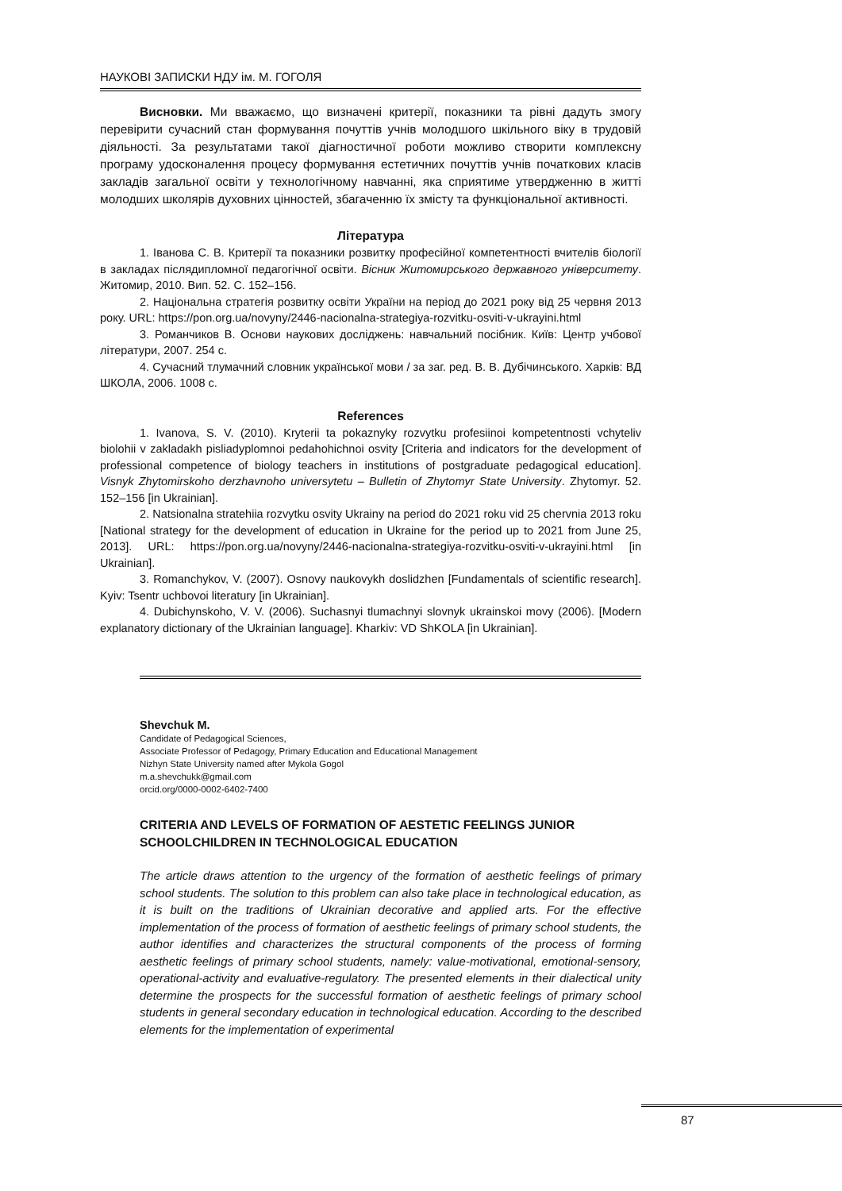НАУКОВІ ЗАПИСКИ НДУ ім. М. ГОГОЛЯ
Висновки. Ми вважаємо, що визначені критерії, показники та рівні дадуть змогу перевірити сучасний стан формування почуттів учнів молодшого шкільного віку в трудовій діяльності. За результатами такої діагностичної роботи можливо створити комплексну програму удосконалення процесу формування естетичних почуттів учнів початкових класів закладів загальної освіти у технологічному навчанні, яка сприятиме утвердженню в житті молодших школярів духовних цінностей, збагаченню їх змісту та функціональної активності.
Література
1. Іванова С. В. Критерії та показники розвитку професійної компетентності вчителів біології в закладах післядипломної педагогічної освіти. Вісник Житомирського державного університету. Житомир, 2010. Вип. 52. С. 152–156.
2. Національна стратегія розвитку освіти України на період до 2021 року від 25 червня 2013 року. URL: https://pon.org.ua/novyny/2446-nacionalna-strategiya-rozvitku-osviti-v-ukrayini.html
3. Романчиков В. Основи наукових досліджень: навчальний посібник. Київ: Центр учбової літератури, 2007. 254 с.
4. Сучасний тлумачний словник української мови / за заг. ред. В. В. Дубічинського. Харків: ВД ШКОЛА, 2006. 1008 с.
References
1. Ivanova, S. V. (2010). Kryterii ta pokaznyky rozvytku profesiinoi kompetentnosti vchyteliv biolohii v zakladakh pisliadyplomnoi pedahohichnoi osvity [Criteria and indicators for the development of professional competence of biology teachers in institutions of postgraduate pedagogical education]. Visnyk Zhytomirskoho derzhavnoho universytetu – Bulletin of Zhytomyr State University. Zhytomyr. 52. 152–156 [in Ukrainian].
2. Natsionalna stratehiia rozvytku osvity Ukrainy na period do 2021 roku vid 25 chervnia 2013 roku [National strategy for the development of education in Ukraine for the period up to 2021 from June 25, 2013]. URL: https://pon.org.ua/novyny/2446-nacionalna-strategiya-rozvitku-osviti-v-ukrayini.html [in Ukrainian].
3. Romanchykov, V. (2007). Osnovy naukovykh doslidzhen [Fundamentals of scientific research]. Kyiv: Tsentr uchbovoi literatury [in Ukrainian].
4. Dubichynskoho, V. V. (2006). Suchasnyi tlumachnyi slovnyk ukrainskoi movy (2006). [Modern explanatory dictionary of the Ukrainian language]. Kharkiv: VD ShKOLA [in Ukrainian].
Shevchuk M.
Candidate of Pedagogical Sciences,
Associate Professor of Pedagogy, Primary Education and Educational Management
Nizhyn State University named after Mykola Gogol
m.a.shevchukk@gmail.com
orcid.org/0000-0002-6402-7400
CRITERIA AND LEVELS OF FORMATION OF AESTETIC FEELINGS JUNIOR SCHOOLCHILDREN IN TECHNOLOGICAL EDUCATION
The article draws attention to the urgency of the formation of aesthetic feelings of primary school students. The solution to this problem can also take place in technological education, as it is built on the traditions of Ukrainian decorative and applied arts. For the effective implementation of the process of formation of aesthetic feelings of primary school students, the author identifies and characterizes the structural components of the process of forming aesthetic feelings of primary school students, namely: value-motivational, emotional-sensory, operational-activity and evaluative-regulatory. The presented elements in their dialectical unity determine the prospects for the successful formation of aesthetic feelings of primary school students in general secondary education in technological education. According to the described elements for the implementation of experimental
87